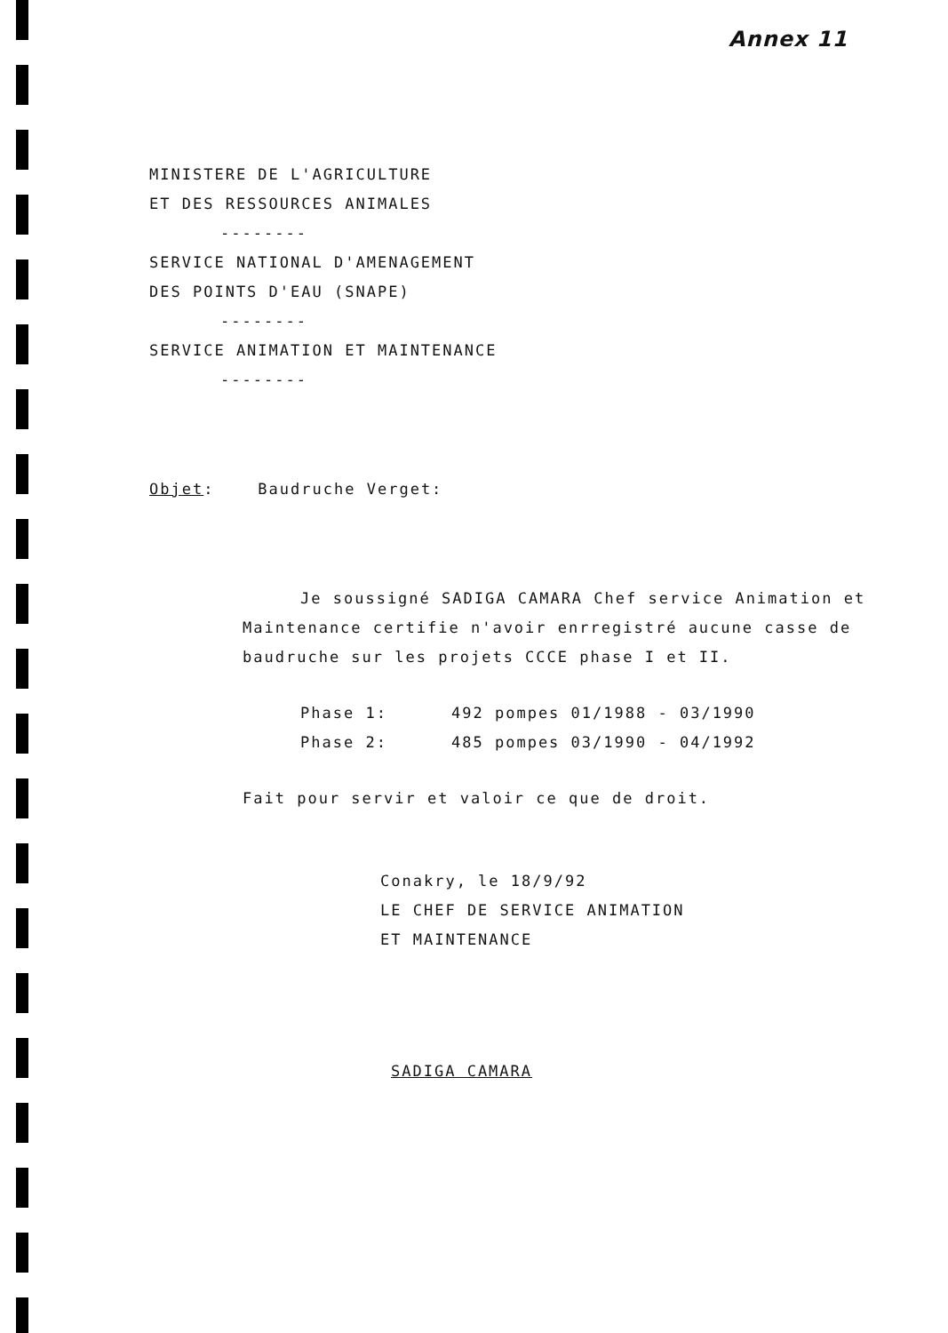Annex 11
MINISTERE DE L'AGRICULTURE
ET DES RESSOURCES ANIMALES
--------
SERVICE NATIONAL D'AMENAGEMENT
DES POINTS D'EAU (SNAPE)
--------
SERVICE ANIMATION ET MAINTENANCE
--------
Objet: Baudruche Verget:
Je soussigné SADIGA CAMARA Chef service Animation et Maintenance certifie n'avoir enrregistré aucune casse de baudruche sur les projets CCCE phase I et II.
Phase 1: 492 pompes 01/1988 - 03/1990
Phase 2: 485 pompes 03/1990 - 04/1992
Fait pour servir et valoir ce que de droit.
Conakry, le 18/9/92
LE CHEF DE SERVICE ANIMATION
ET MAINTENANCE
SADIGA CAMARA